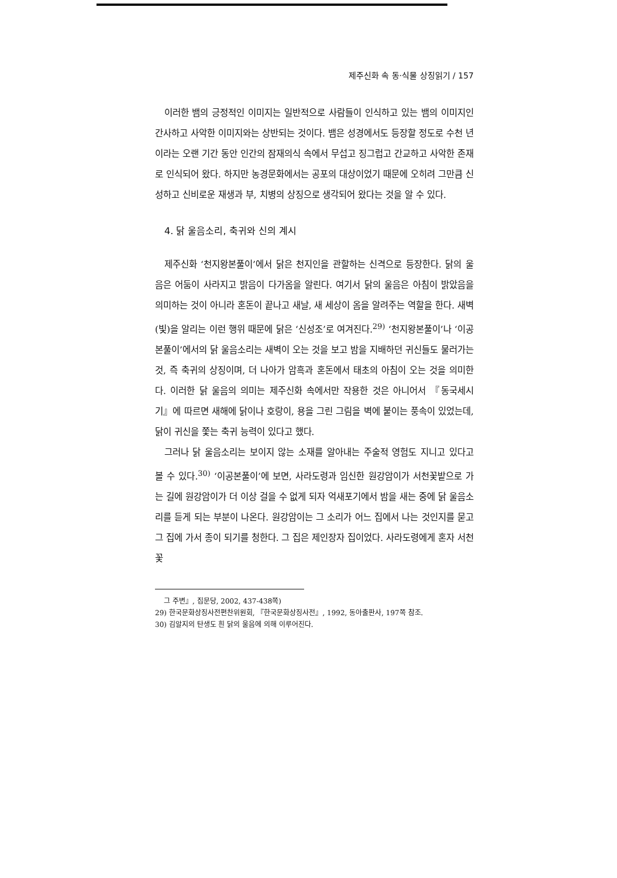제주신화 속 동·식물 상징읽기 / 157
이러한 뱀의 긍정적인 이미지는 일반적으로 사람들이 인식하고 있는 뱀의 이미지인 간사하고 사악한 이미지와는 상반되는 것이다. 뱀은 성경에서도 등장할 정도로 수천 년이라는 오랜 기간 동안 인간의 잠재의식 속에서 무섭고 징그럽고 간교하고 사악한 존재로 인식되어 왔다. 하지만 농경문화에서는 공포의 대상이었기 때문에 오히려 그만큼 신성하고 신비로운 재생과 부, 치병의 상징으로 생각되어 왔다는 것을 알 수 있다.
4. 닭 울음소리, 축귀와 신의 계시
제주신화 ‘천지왕본풀이’에서 닭은 천지인을 관할하는 신격으로 등장한다. 닭의 울음은 어둠이 사라지고 밝음이 다가옴을 알린다. 여기서 닭의 울음은 아침이 밝았음을 의미하는 것이 아니라 혼돈이 끝나고 새날, 새 세상이 옴을 알려주는 역할을 한다. 새벽(빛)을 알리는 이런 행위 때문에 닭은 ‘신성조’로 여겨진다.<sup>29)</sup> ‘천지왕본풀이’나 ‘이공본풀이’에서의 닭 울음소리는 새벽이 오는 것을 보고 밤을 지배하던 귀신들도 물러가는 것, 즉 축귀의 상징이며, 더 나아가 암흑과 혼돈에서 태초의 아침이 오는 것을 의미한다. 이러한 닭 울음의 의미는 제주신화 속에서만 작용한 것은 아니어서 『동국세시기』에 따르면 새해에 닭이나 호랑이, 용을 그린 그림을 벽에 붙이는 풍속이 있었는데, 닭이 귀신을 쫓는 축귀 능력이 있다고 했다.
그러나 닭 울음소리는 보이지 않는 소재를 알아내는 주술적 영험도 지니고 있다고 볼 수 있다.<sup>30)</sup> ‘이공본풀이’에 보면, 사라도령과 임신한 원강암이가 서천꽃밭으로 가는 길에 원강암이가 더 이상 걸을 수 없게 되자 억새포기에서 밤을 새는 중에 닭 울음소리를 듣게 되는 부분이 나온다. 원강암이는 그 소리가 어느 집에서 나는 것인지를 묻고 그 집에 가서 종이 되기를 청한다. 그 집은 제인장자 집이었다. 사라도령에게 혼자 서천꽃
그 주변』, 집문당, 2002, 437-438쪽)
29) 한국문화상징사전편찬위원회, 『한국문화상징사전』, 1992, 동아출판사, 197쪽 참조.
30) 김알지의 탄생도 흰 닭의 울음에 의해 이루어진다.